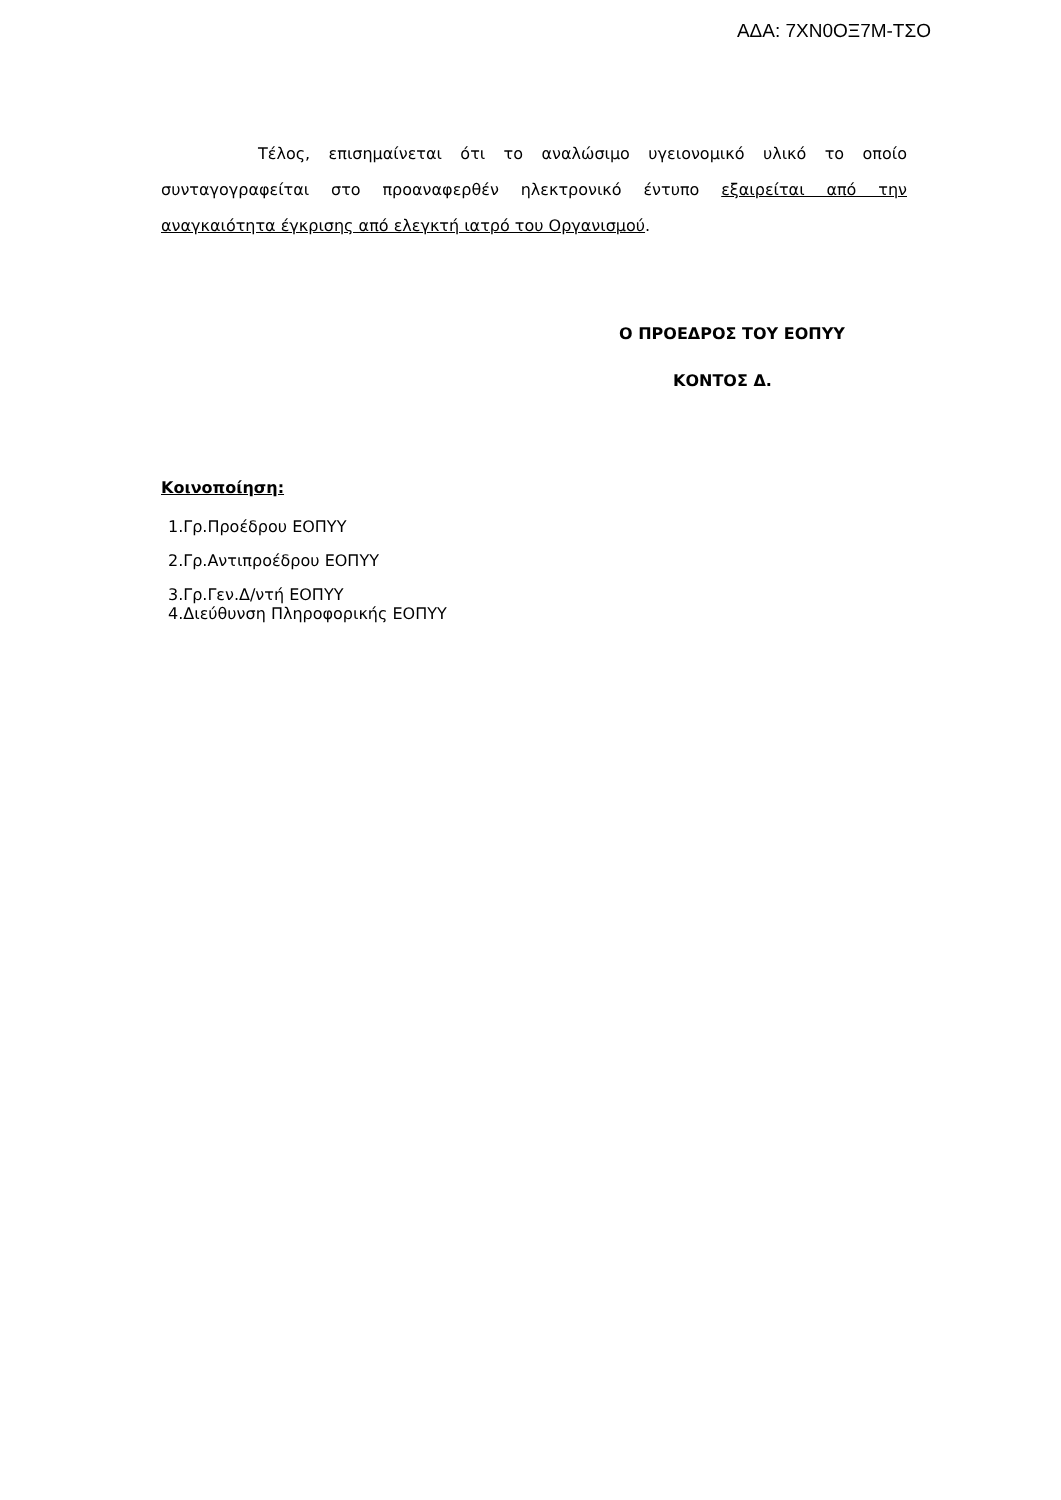ΑΔΑ: 7ΧΝ0ΟΞ7Μ-ΤΣΟ
Τέλος, επισημαίνεται ότι το αναλώσιμο υγειονομικό υλικό το οποίο συνταγογραφείται στο προαναφερθέν ηλεκτρονικό έντυπο εξαιρείται από την αναγκαιότητα έγκρισης από ελεγκτή ιατρό του Οργανισμού.
Ο ΠΡΟΕΔΡΟΣ ΤΟΥ ΕΟΠΥΥ
ΚΟΝΤΟΣ Δ.
Κοινοποίηση:
1.Γρ.Προέδρου ΕΟΠΥΥ
2.Γρ.Αντιπροέδρου ΕΟΠΥΥ
3.Γρ.Γεν.Δ/ντή ΕΟΠΥΥ
4.Διεύθυνση Πληροφορικής ΕΟΠΥΥ